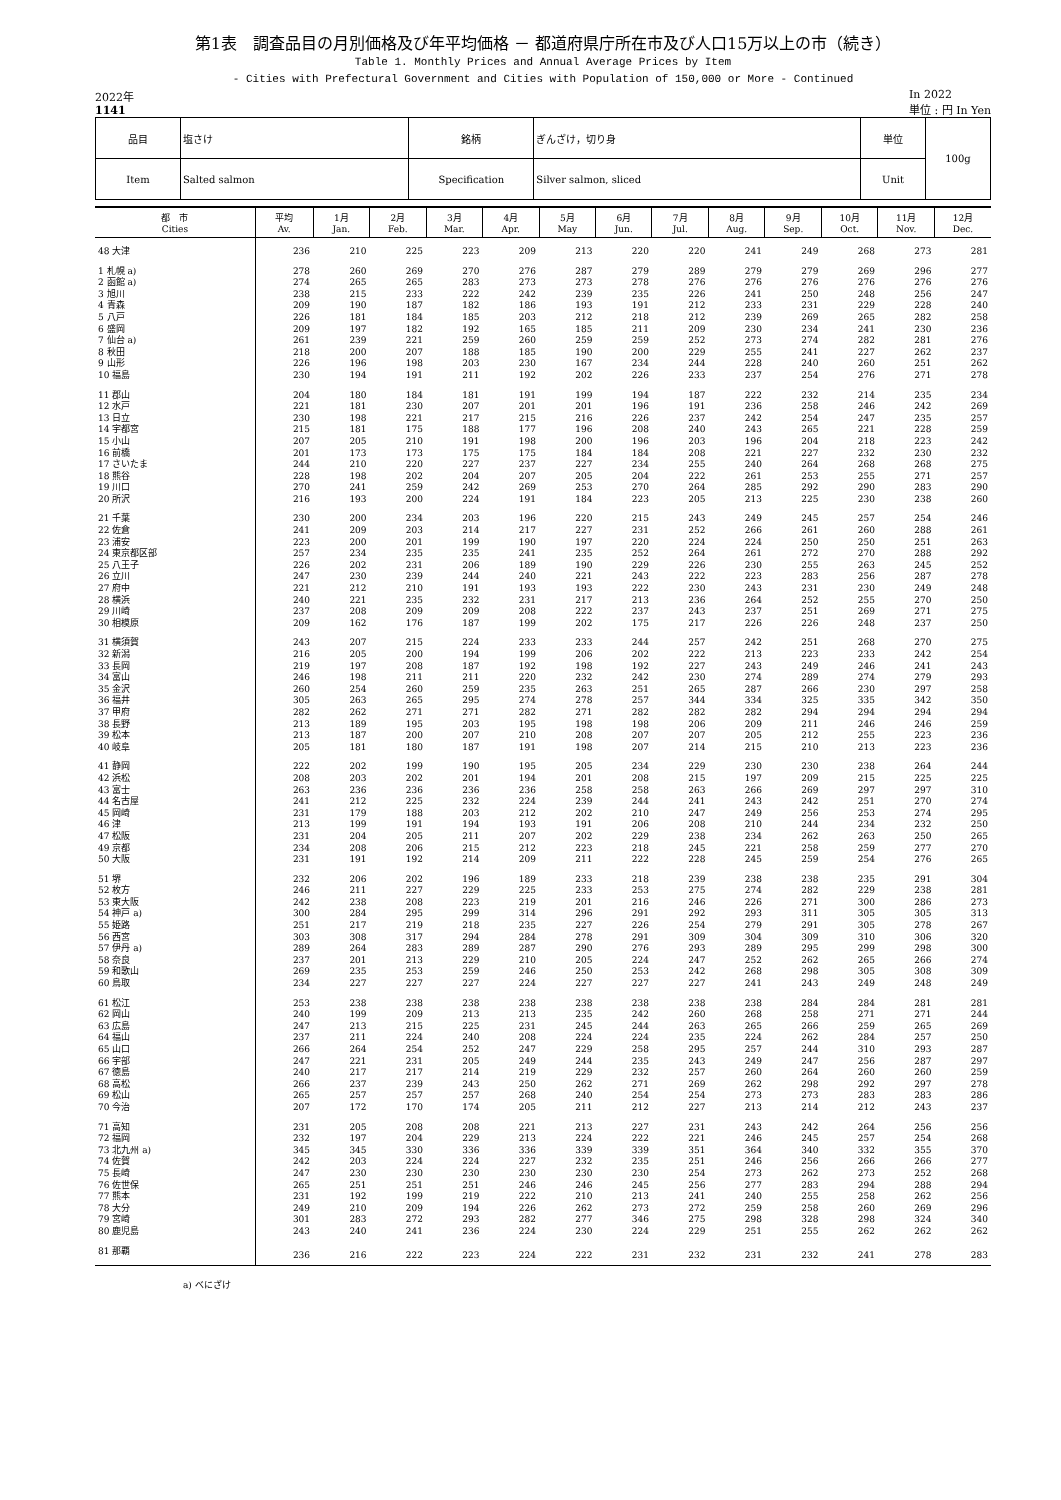第1表　調査品目の月別価格及び年平均価格 － 都道府県庁所在市及び人口15万以上の市（続き）
Table 1. Monthly Prices and Annual Average Prices by Item
- Cities with Prefectural Government and Cities with Population of 150,000 or More - Continued
2022年
1141
In 2022
単位 : 円 In Yen
| 品目 | 塩さけ | 銘柄 | ぎんざけ，切り身 | 単位 | 100g |
| Item | Salted salmon | Specification | Silver salmon, sliced | Unit | |
| 都 市 Cities | 平均 Av. | 1月 Jan. | 2月 Feb. | 3月 Mar. | 4月 Apr. | 5月 May | 6月 Jun. | 7月 Jul. | 8月 Aug. | 9月 Sep. | 10月 Oct. | 11月 Nov. | 12月 Dec. |
| --- | --- | --- | --- | --- | --- | --- | --- | --- | --- | --- | --- | --- | --- |
| 48 大津 | 236 | 210 | 225 | 223 | 209 | 213 | 220 | 220 | 241 | 249 | 268 | 273 | 281 |
| 1 札幌 a) | 278 | 260 | 269 | 270 | 276 | 287 | 279 | 289 | 279 | 279 | 269 | 296 | 277 |
| 2 函館 a) | 274 | 265 | 265 | 283 | 273 | 273 | 278 | 276 | 276 | 276 | 276 | 276 | 276 |
| 3 旭川 | 238 | 215 | 233 | 222 | 242 | 239 | 235 | 226 | 241 | 250 | 248 | 256 | 247 |
| 4 青森 | 209 | 190 | 187 | 182 | 186 | 193 | 191 | 212 | 233 | 231 | 229 | 228 | 240 |
| 5 八戸 | 226 | 181 | 184 | 185 | 203 | 212 | 218 | 212 | 239 | 269 | 265 | 282 | 258 |
| 6 盛岡 | 209 | 197 | 182 | 192 | 165 | 185 | 211 | 209 | 230 | 234 | 241 | 230 | 236 |
| 7 仙台 a) | 261 | 239 | 221 | 259 | 260 | 259 | 259 | 252 | 273 | 274 | 282 | 281 | 276 |
| 8 秋田 | 218 | 200 | 207 | 188 | 185 | 190 | 200 | 229 | 255 | 241 | 227 | 262 | 237 |
| 9 山形 | 226 | 196 | 198 | 203 | 230 | 167 | 234 | 244 | 228 | 240 | 260 | 251 | 262 |
| 10 福島 | 230 | 194 | 191 | 211 | 192 | 202 | 226 | 233 | 237 | 254 | 276 | 271 | 278 |
| 11 郡山 | 204 | 180 | 184 | 181 | 191 | 199 | 194 | 187 | 222 | 232 | 214 | 235 | 234 |
| 12 水戸 | 221 | 181 | 230 | 207 | 201 | 201 | 196 | 191 | 236 | 258 | 246 | 242 | 269 |
| 13 日立 | 230 | 198 | 221 | 217 | 215 | 216 | 226 | 237 | 242 | 254 | 247 | 235 | 257 |
| 14 宇都宮 | 215 | 181 | 175 | 188 | 177 | 196 | 208 | 240 | 243 | 265 | 221 | 228 | 259 |
| 15 小山 | 207 | 205 | 210 | 191 | 198 | 200 | 196 | 203 | 196 | 204 | 218 | 223 | 242 |
| 16 前橋 | 201 | 173 | 173 | 175 | 175 | 184 | 184 | 208 | 221 | 227 | 232 | 230 | 232 |
| 17 さいたま | 244 | 210 | 220 | 227 | 237 | 227 | 234 | 255 | 240 | 264 | 268 | 268 | 275 |
| 18 熊谷 | 228 | 198 | 202 | 204 | 207 | 205 | 204 | 222 | 261 | 253 | 255 | 271 | 257 |
| 19 川口 | 270 | 241 | 259 | 242 | 269 | 253 | 270 | 264 | 285 | 292 | 290 | 283 | 290 |
| 20 所沢 | 216 | 193 | 200 | 224 | 191 | 184 | 223 | 205 | 213 | 225 | 230 | 238 | 260 |
| 21 千葉 | 230 | 200 | 234 | 203 | 196 | 220 | 215 | 243 | 249 | 245 | 257 | 254 | 246 |
| 22 佐倉 | 241 | 209 | 203 | 214 | 217 | 227 | 231 | 252 | 266 | 261 | 260 | 288 | 261 |
| 23 浦安 | 223 | 200 | 201 | 199 | 190 | 197 | 220 | 224 | 224 | 250 | 250 | 251 | 263 |
| 24 東京都区部 | 257 | 234 | 235 | 235 | 241 | 235 | 252 | 264 | 261 | 272 | 270 | 288 | 292 |
| 25 八王子 | 226 | 202 | 231 | 206 | 189 | 190 | 229 | 226 | 230 | 255 | 263 | 245 | 252 |
| 26 立川 | 247 | 230 | 239 | 244 | 240 | 221 | 243 | 222 | 223 | 283 | 256 | 287 | 278 |
| 27 府中 | 221 | 212 | 210 | 191 | 193 | 193 | 222 | 230 | 243 | 231 | 230 | 249 | 248 |
| 28 横浜 | 240 | 221 | 235 | 232 | 231 | 217 | 213 | 236 | 264 | 252 | 255 | 270 | 250 |
| 29 川崎 | 237 | 208 | 209 | 209 | 208 | 222 | 237 | 243 | 237 | 251 | 269 | 271 | 275 |
| 30 相模原 | 209 | 162 | 176 | 187 | 199 | 202 | 175 | 217 | 226 | 226 | 248 | 237 | 250 |
| 31 横須賀 | 243 | 207 | 215 | 224 | 233 | 233 | 244 | 257 | 242 | 251 | 268 | 270 | 275 |
| 32 新潟 | 216 | 205 | 200 | 194 | 199 | 206 | 202 | 222 | 213 | 223 | 233 | 242 | 254 |
| 33 長岡 | 219 | 197 | 208 | 187 | 192 | 198 | 192 | 227 | 243 | 249 | 246 | 241 | 243 |
| 34 富山 | 246 | 198 | 211 | 211 | 220 | 232 | 242 | 230 | 274 | 289 | 274 | 279 | 293 |
| 35 金沢 | 260 | 254 | 260 | 259 | 235 | 263 | 251 | 265 | 287 | 266 | 230 | 297 | 258 |
| 36 福井 | 305 | 263 | 265 | 295 | 274 | 278 | 257 | 344 | 334 | 325 | 335 | 342 | 350 |
| 37 甲府 | 282 | 262 | 271 | 271 | 282 | 271 | 282 | 282 | 282 | 294 | 294 | 294 | 294 |
| 38 長野 | 213 | 189 | 195 | 203 | 195 | 198 | 198 | 206 | 209 | 211 | 246 | 246 | 259 |
| 39 松本 | 213 | 187 | 200 | 207 | 210 | 208 | 207 | 207 | 205 | 212 | 255 | 223 | 236 |
| 40 岐阜 | 205 | 181 | 180 | 187 | 191 | 198 | 207 | 214 | 215 | 210 | 213 | 223 | 236 |
| 41 静岡 | 222 | 202 | 199 | 190 | 195 | 205 | 234 | 229 | 230 | 230 | 238 | 264 | 244 |
| 42 浜松 | 208 | 203 | 202 | 201 | 194 | 201 | 208 | 215 | 197 | 209 | 215 | 225 | 225 |
| 43 富士 | 263 | 236 | 236 | 236 | 236 | 258 | 258 | 263 | 266 | 269 | 297 | 297 | 310 |
| 44 名古屋 | 241 | 212 | 225 | 232 | 224 | 239 | 244 | 241 | 243 | 242 | 251 | 270 | 274 |
| 45 岡崎 | 231 | 179 | 188 | 203 | 212 | 202 | 210 | 247 | 249 | 256 | 253 | 274 | 295 |
| 46 津 | 213 | 199 | 191 | 194 | 193 | 191 | 206 | 208 | 210 | 244 | 234 | 232 | 250 |
| 47 松阪 | 231 | 204 | 205 | 211 | 207 | 202 | 229 | 238 | 234 | 262 | 263 | 250 | 265 |
| 49 京都 | 234 | 208 | 206 | 215 | 212 | 223 | 218 | 245 | 221 | 258 | 259 | 277 | 270 |
| 50 大阪 | 231 | 191 | 192 | 214 | 209 | 211 | 222 | 228 | 245 | 259 | 254 | 276 | 265 |
| 51 堺 | 232 | 206 | 202 | 196 | 189 | 233 | 218 | 239 | 238 | 238 | 235 | 291 | 304 |
| 52 枚方 | 246 | 211 | 227 | 229 | 225 | 233 | 253 | 275 | 274 | 282 | 229 | 238 | 281 |
| 53 東大阪 | 242 | 238 | 208 | 223 | 219 | 201 | 216 | 246 | 226 | 271 | 300 | 286 | 273 |
| 54 神戸 a) | 300 | 284 | 295 | 299 | 314 | 296 | 291 | 292 | 293 | 311 | 305 | 305 | 313 |
| 55 姫路 | 251 | 217 | 219 | 218 | 235 | 227 | 226 | 254 | 279 | 291 | 305 | 278 | 267 |
| 56 西宮 | 303 | 308 | 317 | 294 | 284 | 278 | 291 | 309 | 304 | 309 | 310 | 306 | 320 |
| 57 伊丹 a) | 289 | 264 | 283 | 289 | 287 | 290 | 276 | 293 | 289 | 295 | 299 | 298 | 300 |
| 58 奈良 | 237 | 201 | 213 | 229 | 210 | 205 | 224 | 247 | 252 | 262 | 265 | 266 | 274 |
| 59 和歌山 | 269 | 235 | 253 | 259 | 246 | 250 | 253 | 242 | 268 | 298 | 305 | 308 | 309 |
| 60 鳥取 | 234 | 227 | 227 | 227 | 224 | 227 | 227 | 227 | 241 | 243 | 249 | 248 | 249 |
| 61 松江 | 253 | 238 | 238 | 238 | 238 | 238 | 238 | 238 | 238 | 284 | 284 | 281 | 281 |
| 62 岡山 | 240 | 199 | 209 | 213 | 213 | 235 | 242 | 260 | 268 | 258 | 271 | 271 | 244 |
| 63 広島 | 247 | 213 | 215 | 225 | 231 | 245 | 244 | 263 | 265 | 266 | 259 | 265 | 269 |
| 64 福山 | 237 | 211 | 224 | 240 | 208 | 224 | 224 | 235 | 224 | 262 | 284 | 257 | 250 |
| 65 山口 | 266 | 264 | 254 | 252 | 247 | 229 | 258 | 295 | 257 | 244 | 310 | 293 | 287 |
| 66 宇部 | 247 | 221 | 231 | 205 | 249 | 244 | 235 | 243 | 249 | 247 | 256 | 287 | 297 |
| 67 徳島 | 240 | 217 | 217 | 214 | 219 | 229 | 232 | 257 | 260 | 264 | 260 | 260 | 259 |
| 68 高松 | 266 | 237 | 239 | 243 | 250 | 262 | 271 | 269 | 262 | 298 | 292 | 297 | 278 |
| 69 松山 | 265 | 257 | 257 | 257 | 268 | 240 | 254 | 254 | 273 | 273 | 283 | 283 | 286 |
| 70 今治 | 207 | 172 | 170 | 174 | 205 | 211 | 212 | 227 | 213 | 214 | 212 | 243 | 237 |
| 71 高知 | 231 | 205 | 208 | 208 | 221 | 213 | 227 | 231 | 243 | 242 | 264 | 256 | 256 |
| 72 福岡 | 232 | 197 | 204 | 229 | 213 | 224 | 222 | 221 | 246 | 245 | 257 | 254 | 268 |
| 73 北九州 a) | 345 | 345 | 330 | 336 | 336 | 339 | 339 | 351 | 364 | 340 | 332 | 355 | 370 |
| 74 佐賀 | 242 | 203 | 224 | 224 | 227 | 232 | 235 | 251 | 246 | 256 | 266 | 266 | 277 |
| 75 長崎 | 247 | 230 | 230 | 230 | 230 | 230 | 230 | 254 | 273 | 262 | 273 | 252 | 268 |
| 76 佐世保 | 265 | 251 | 251 | 251 | 246 | 246 | 245 | 256 | 277 | 283 | 294 | 288 | 294 |
| 77 熊本 | 231 | 192 | 199 | 219 | 222 | 210 | 213 | 241 | 240 | 255 | 258 | 262 | 256 |
| 78 大分 | 249 | 210 | 209 | 194 | 226 | 262 | 273 | 272 | 259 | 258 | 260 | 269 | 296 |
| 79 宮崎 | 301 | 283 | 272 | 293 | 282 | 277 | 346 | 275 | 298 | 328 | 298 | 324 | 340 |
| 80 鹿児島 | 243 | 240 | 241 | 236 | 224 | 230 | 224 | 229 | 251 | 255 | 262 | 262 | 262 |
| 81 那覇 | 236 | 216 | 222 | 223 | 224 | 222 | 231 | 232 | 231 | 232 | 241 | 278 | 283 |
a) べにざけ